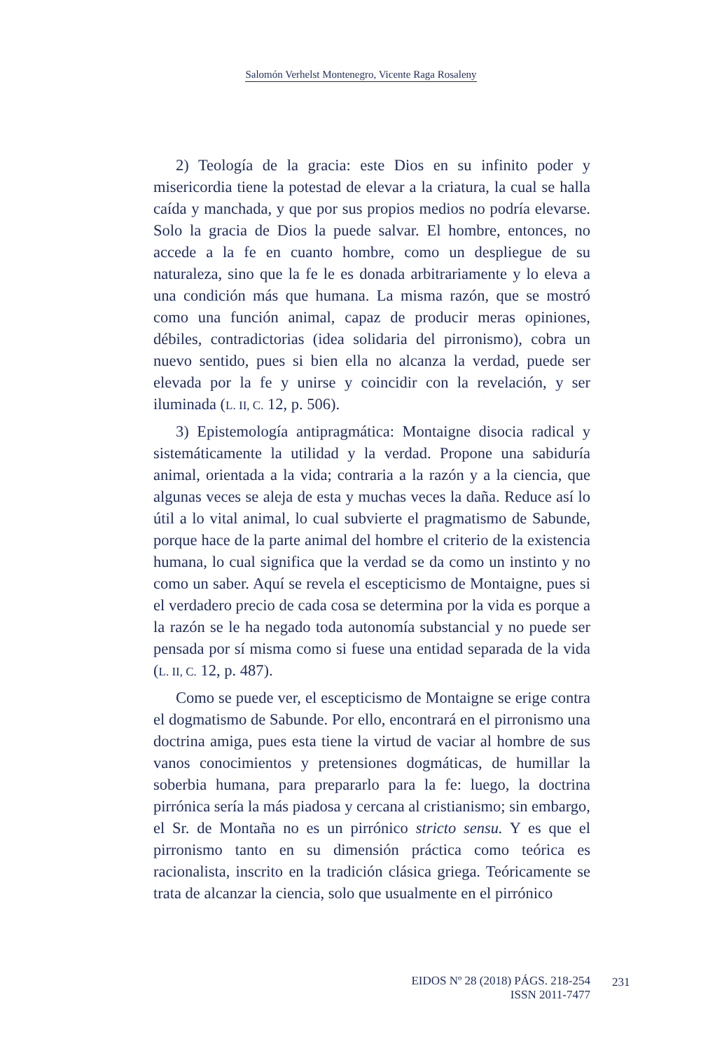Salomón Verhelst Montenegro, Vicente Raga Rosaleny
2) Teología de la gracia: este Dios en su infinito poder y misericordia tiene la potestad de elevar a la criatura, la cual se halla caída y manchada, y que por sus propios medios no podría elevarse. Solo la gracia de Dios la puede salvar. El hombre, entonces, no accede a la fe en cuanto hombre, como un despliegue de su naturaleza, sino que la fe le es donada arbitrariamente y lo eleva a una condición más que humana. La misma razón, que se mostró como una función animal, capaz de producir meras opiniones, débiles, contradictorias (idea solidaria del pirronismo), cobra un nuevo sentido, pues si bien ella no alcanza la verdad, puede ser elevada por la fe y unirse y coincidir con la revelación, y ser iluminada (L. II, C. 12, p. 506).
3) Epistemología antipragmática: Montaigne disocia radical y sistemáticamente la utilidad y la verdad. Propone una sabiduría animal, orientada a la vida; contraria a la razón y a la ciencia, que algunas veces se aleja de esta y muchas veces la daña. Reduce así lo útil a lo vital animal, lo cual subvierte el pragmatismo de Sabunde, porque hace de la parte animal del hombre el criterio de la existencia humana, lo cual significa que la verdad se da como un instinto y no como un saber. Aquí se revela el escepticismo de Montaigne, pues si el verdadero precio de cada cosa se determina por la vida es porque a la razón se le ha negado toda autonomía substancial y no puede ser pensada por sí misma como si fuese una entidad separada de la vida (L. II, C. 12, p. 487).
Como se puede ver, el escepticismo de Montaigne se erige contra el dogmatismo de Sabunde. Por ello, encontrará en el pirronismo una doctrina amiga, pues esta tiene la virtud de vaciar al hombre de sus vanos conocimientos y pretensiones dogmáticas, de humillar la soberbia humana, para prepararlo para la fe: luego, la doctrina pirrónica sería la más piadosa y cercana al cristianismo; sin embargo, el Sr. de Montaña no es un pirrónico stricto sensu. Y es que el pirronismo tanto en su dimensión práctica como teórica es racionalista, inscrito en la tradición clásica griega. Teóricamente se trata de alcanzar la ciencia, solo que usualmente en el pirrónico
EIDOS Nº 28 (2018) PÁGS. 218-254
ISSN 2011-7477
231